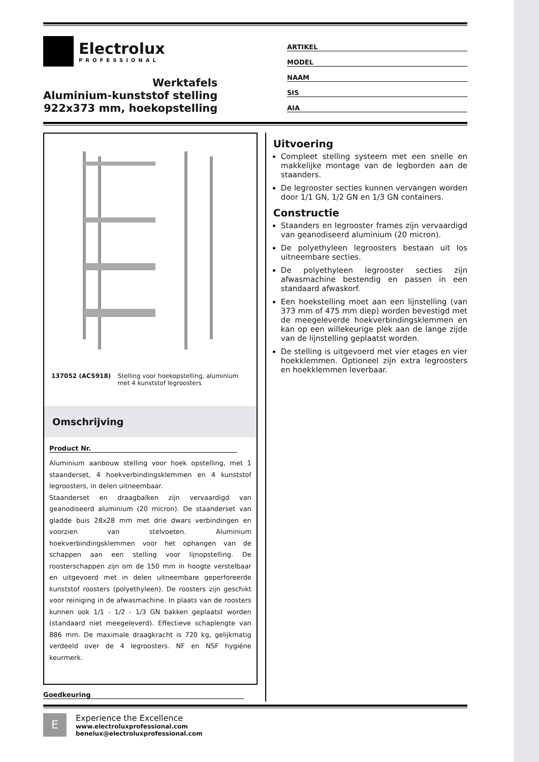Electrolux
PROFESSIONAL
Werktafels
Aluminium-kunststof stelling
922x373 mm, hoekopstelling
ARTIKEL
MODEL
NAAM
SIS
AIA
137052 (ACS918) Stelling voor hoekopstelling, aluminium met 4 kunststof legroosters
Omschrijving
Product Nr.
Aluminium aanbouw stelling voor hoek opstelling, met 1 staanderset, 4 hoekverbindingsklemmen en 4 kunststof legroosters, in delen uitneembaar.
Staanderset en draagbalken zijn vervaardigd van geanodiseerd aluminium (20 micron). De staanderset van gladde buis 28x28 mm met drie dwars verbindingen en voorzien van stelvoeten. Aluminium hoekverbindingsklemmen voor het ophangen van de schappen aan een stelling voor lijnopstelling. De roosterschappen zijn om de 150 mm in hoogte verstelbaar en uitgevoerd met in delen uitneembare geperforeerde kunststof roosters (polyethyleen). De roosters zijn geschikt voor reiniging in de afwasmachine. In plaats van de roosters kunnen ook 1/1 - 1/2 - 1/3 GN bakken geplaatst worden (standaard niet meegeleverd). Effectieve schaplengte van 886 mm. De maximale draagkracht is 720 kg, gelijkmatig verdeeld over de 4 legroosters. NF en NSF hygiëne keurmerk.
Goedkeuring
Uitvoering
Compleet stelling systeem met een snelle en makkelijke montage van de legborden aan de staanders.
De legrooster secties kunnen vervangen worden door 1/1 GN, 1/2 GN en 1/3 GN containers.
Constructie
Staanders en legrooster frames zijn vervaardigd van geanodiseerd aluminium (20 micron).
De polyethyleen legroosters bestaan uit los uitneembare secties.
De polyethyleen legrooster secties zijn afwasmachine bestendig en passen in een standaard afwaskorf.
Een hoekstelling moet aan een lijnstelling (van 373 mm of 475 mm diep) worden bevestigd met de meegeleverde hoekverbindingsklemmen en kan op een willekeurige plek aan de lange zijde van de lijnstelling geplaatst worden.
De stelling is uitgevoerd met vier etages en vier hoekklemmen. Optioneel zijn extra legroosters en hoekklemmen leverbaar.
E
Experience the Excellence
www.electroluxprofessional.com
benelux@electroluxprofessional.com